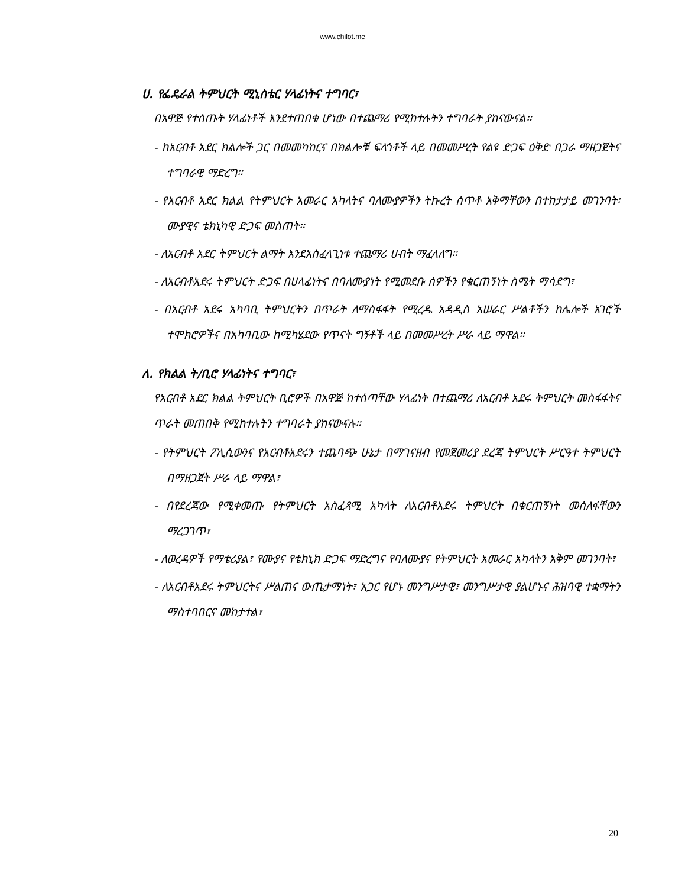www.chilot.me
ሀ. የፌዴራል ትምህርት ሚኒስቴር ሃላፊነትና ተግባር፣
በአዋጅ የተሰጡት ሃላፊነቶች እንደተጠበቁ ሆነው በተጨማሪ የሚከተሉትን ተግባራት ያከናውናል።
- ከአርብቶ አደር ክልሎች ጋር በመመካከርና በክልሎቹ ፍላጎቶች ላይ በመመሥረት የልዩ ድጋፍ ዕቅድ በጋራ ማዘጋጀትና ተግባራዊ ማድረግ።
- የአርብቶ አደር ክልል የትምህርት አመራር አካላትና ባለሙያዎችን ትኩረት ሰጥቶ አቅማቸውን በተከታታይ መገንባት፡ ሙያዊና ቴክኒካዊ ድጋፍ መስጠት።
- ለአርብቶ አደር ትምህርት ልማት እንደአስፈላጊነቱ ተጨማሪ ሀብት ማፈላለግ።
- ለአርብቶአደሩ ትምህርት ድጋፍ በሀላፊነትና በባለሙያነት የሚመደቡ ሰዎችን የቁርጠኝነት ስሜት ማሳደግ፣
- በአርብቶ አደሩ አካባቢ ትምህርትን በጥራት ለማስፋፋት የሚረዱ አዳዲስ አሠራር ሥልቶችን ከሌሎች አገሮች ተሞክሮዎችና በአካባቢው ከሚካሄደው የጥናት ግኝቶች ላይ በመመሥረት ሥራ ላይ ማዋል።
ለ. የክልል ት/ቢሮ ሃላፊነትና ተግባር፣
የአርብቶ አደር ክልል ትምህርት ቢሮዎች በአዋጅ ከተሰጣቸው ሃላፊነት በተጨማሪ ለአርብቶ አደሩ ትምህርት መስፋፋትና ጥራት መጠበቅ የሚከተሉትን ተግባራት ያከናውናሉ።
- የትምህርት ፖሊሲውንና የአርብቶአደሩን ተጨባጭ ሁኔታ በማገናዘብ የመጀመሪያ ደረጃ ትምህርት ሥርዓተ ትምህርት በማዘጋጀት ሥራ ላይ ማዋል፣
- በየደረጃው የሚቀመጡ የትምህርት አስፈጻሚ አካላት ለአርብቶአደሩ ትምህርት በቁርጠኝነት መሰለፋቸውን ማረጋገጥ፣
- ለወረዳዎች የማቴሪያል፣ የሙያና የቴክኒክ ድጋፍ ማድረግና የባለሙያና የትምህርት አመራር አካላትን አቅም መገንባት፣
- ለአርብቶአደሩ ትምህርትና ሥልጠና ውጤታማነት፣ አጋር የሆኑ መንግሥታዊ፣ መንግሥታዊ ያልሆኑና ሕዝባዊ ተቋማትን ማስተባበርና መከታተል፣
20